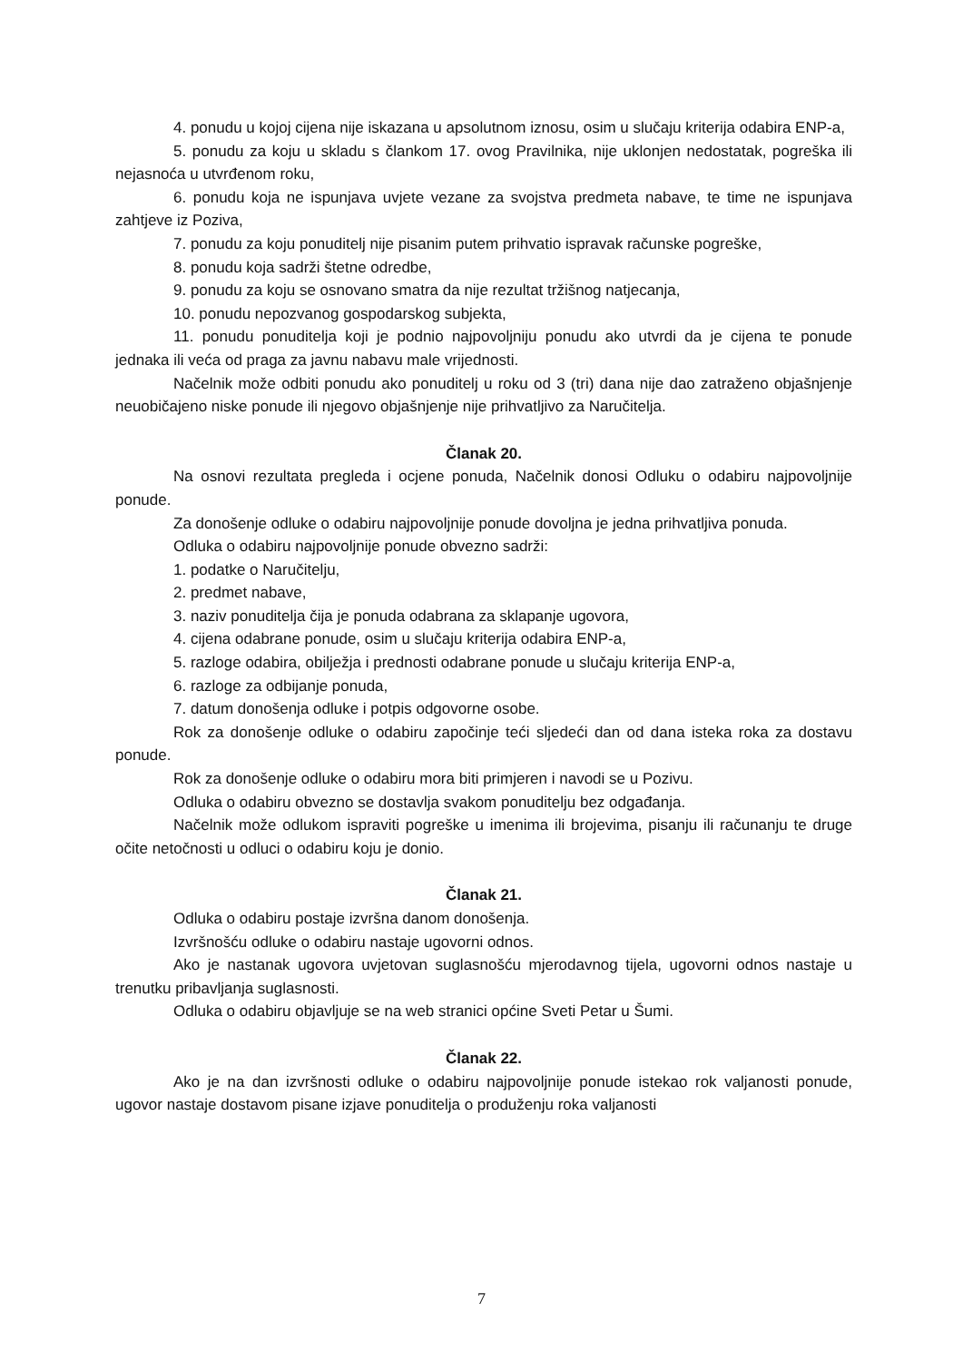4. ponudu u kojoj cijena nije iskazana u apsolutnom iznosu, osim u slučaju kriterija odabira ENP-a,
5. ponudu za koju u skladu s člankom 17. ovog Pravilnika, nije uklonjen nedostatak, pogreška ili nejasnoća u utvrđenom roku,
6. ponudu koja ne ispunjava uvjete vezane za svojstva predmeta nabave, te time ne ispunjava zahtjeve iz Poziva,
7. ponudu za koju ponuditelj nije pisanim putem prihvatio ispravak računske pogreške,
8. ponudu koja sadrži štetne odredbe,
9. ponudu za koju se osnovano smatra da nije rezultat tržišnog natjecanja,
10. ponudu nepozvanog gospodarskog subjekta,
11. ponudu ponuditelja koji je podnio najpovoljniju ponudu ako utvrdi da je cijena te ponude jednaka ili veća od praga za javnu nabavu male vrijednosti.
Načelnik može odbiti ponudu ako ponuditelj u roku od 3 (tri) dana nije dao zatraženo objašnjenje neuobičajeno niske ponude ili njegovo objašnjenje nije prihvatljivo za Naručitelja.
Članak 20.
Na osnovi rezultata pregleda i ocjene ponuda, Načelnik donosi Odluku o odabiru najpovoljnije ponude.
Za donošenje odluke o odabiru najpovoljnije ponude dovoljna je jedna prihvatljiva ponuda.
Odluka o odabiru najpovoljnije ponude obvezno sadrži:
1. podatke o Naručitelju,
2. predmet nabave,
3. naziv ponuditelja čija je ponuda odabrana za sklapanje ugovora,
4. cijena odabrane ponude, osim u slučaju kriterija odabira ENP-a,
5. razloge odabira, obilježja i prednosti odabrane ponude u slučaju kriterija ENP-a,
6. razloge za odbijanje ponuda,
7. datum donošenja odluke i potpis odgovorne osobe.
Rok za donošenje odluke o odabiru započinje teći sljedeći dan od dana isteka roka za dostavu ponude.
Rok za donošenje odluke o odabiru mora biti primjeren i navodi se u Pozivu.
Odluka o odabiru obvezno se dostavlja svakom ponuditelju bez odgađanja.
Načelnik može odlukom ispraviti pogreške u imenima ili brojevima, pisanju ili računanju te druge očite netočnosti u odluci o odabiru koju je donio.
Članak 21.
Odluka o odabiru postaje izvršna danom donošenja.
Izvršnošću odluke o odabiru nastaje ugovorni odnos.
Ako je nastanak ugovora uvjetovan suglasnošću mjerodavnog tijela, ugovorni odnos nastaje u trenutku pribavljanja suglasnosti.
Odluka o odabiru objavljuje se na web stranici općine Sveti Petar u Šumi.
Članak 22.
Ako je na dan izvršnosti odluke o odabiru najpovoljnije ponude istekao rok valjanosti ponude, ugovor nastaje dostavom pisane izjave ponuditelja o produženju roka valjanosti
7